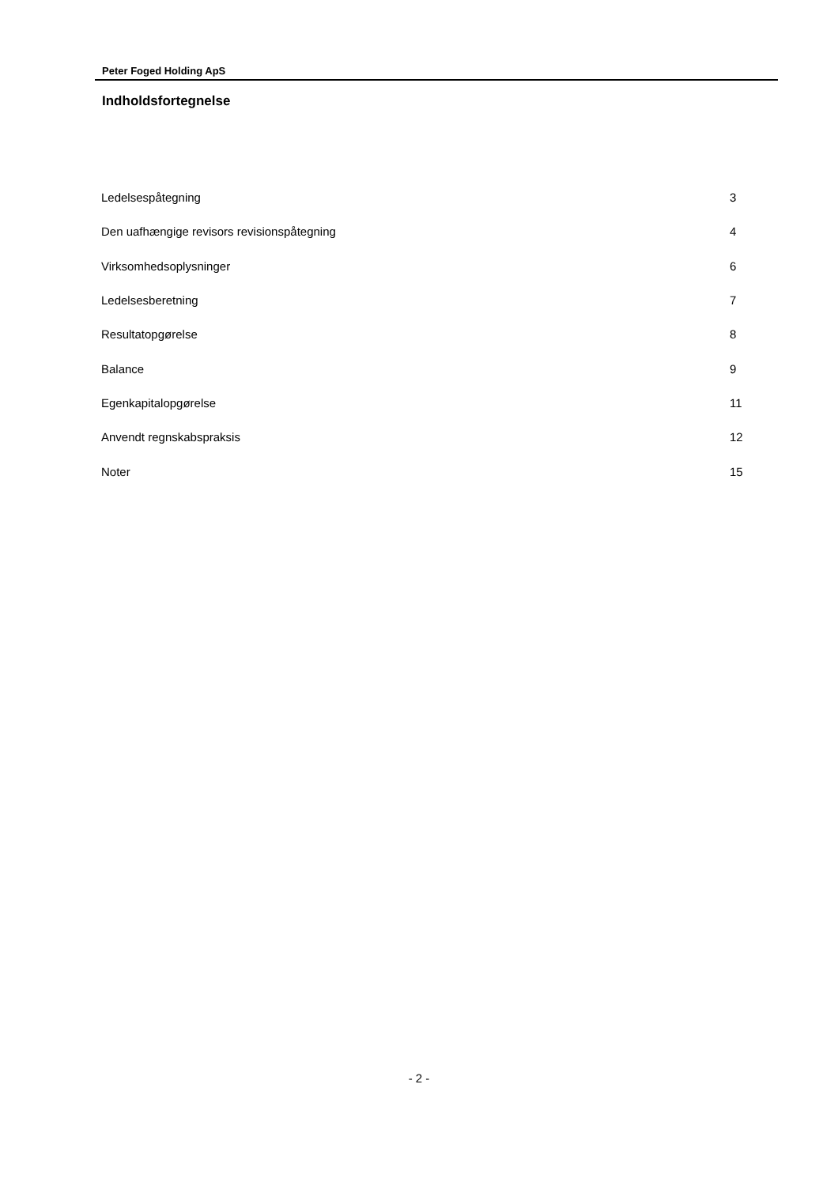Peter Foged Holding ApS
Indholdsfortegnelse
| Ledelsespåtegning | 3 |
| Den uafhængige revisors revisionspåtegning | 4 |
| Virksomhedsoplysninger | 6 |
| Ledelsesberetning | 7 |
| Resultatopgørelse | 8 |
| Balance | 9 |
| Egenkapitalopgørelse | 11 |
| Anvendt regnskabspraksis | 12 |
| Noter | 15 |
- 2 -